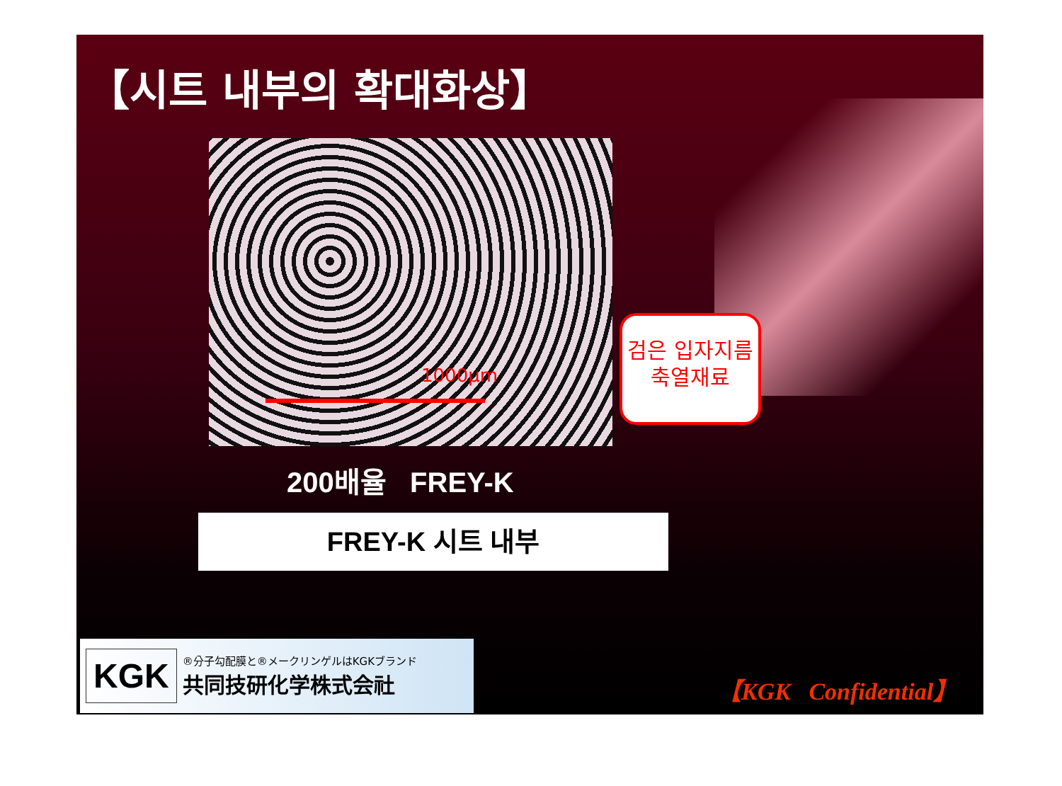【시트 내부의 확대화상】
1000μm
검은 입자지름
축열재료
200배율 FREY-K
FREY-K 시트 내부
KGK
®分子勾配膜と®メークリンゲルはKGKブランド
共同技研化学株式会社
【KGK Confidential】